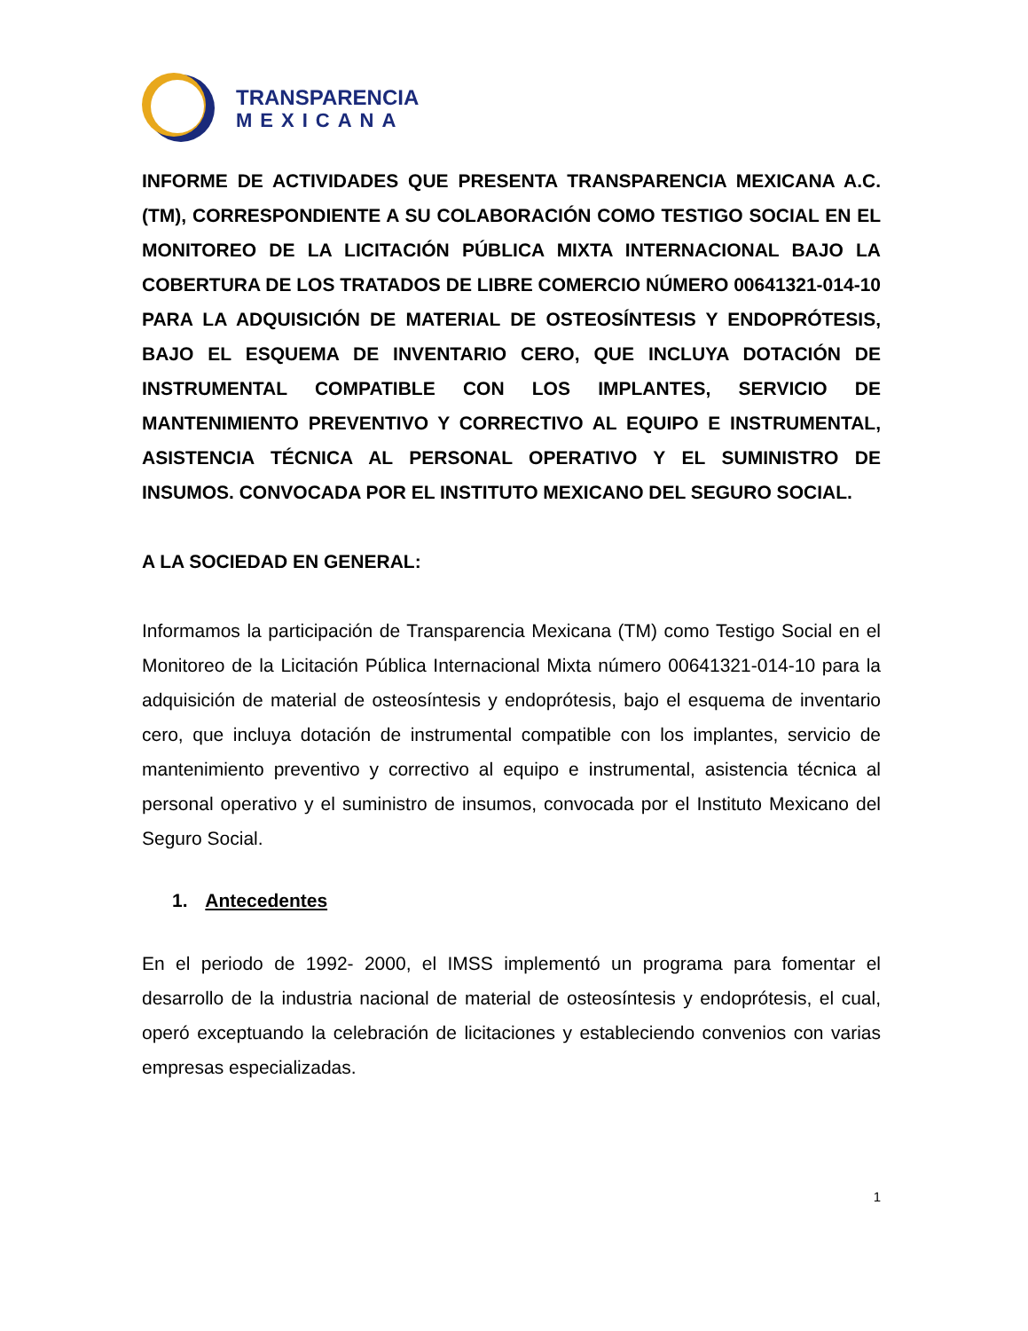TRANSPARENCIA
MEXICANA
INFORME DE ACTIVIDADES QUE PRESENTA TRANSPARENCIA MEXICANA A.C. (TM), CORRESPONDIENTE A SU COLABORACIÓN COMO TESTIGO SOCIAL EN EL MONITOREO DE LA LICITACIÓN PÚBLICA MIXTA INTERNACIONAL BAJO LA COBERTURA DE LOS TRATADOS DE LIBRE COMERCIO NÚMERO 00641321-014-10 PARA LA ADQUISICIÓN DE MATERIAL DE OSTEOSÍNTESIS Y ENDOPRÓTESIS, BAJO EL ESQUEMA DE INVENTARIO CERO, QUE INCLUYA DOTACIÓN DE INSTRUMENTAL COMPATIBLE CON LOS IMPLANTES, SERVICIO DE MANTENIMIENTO PREVENTIVO Y CORRECTIVO AL EQUIPO E INSTRUMENTAL, ASISTENCIA TÉCNICA AL PERSONAL OPERATIVO Y EL SUMINISTRO DE INSUMOS. CONVOCADA POR EL INSTITUTO MEXICANO DEL SEGURO SOCIAL.
A LA SOCIEDAD EN GENERAL:
Informamos la participación de Transparencia Mexicana (TM) como Testigo Social en el Monitoreo de la Licitación Pública Internacional Mixta número 00641321-014-10 para la adquisición de material de osteosíntesis y endoprótesis, bajo el esquema de inventario cero, que incluya dotación de instrumental compatible con los implantes, servicio de mantenimiento preventivo y correctivo al equipo e instrumental, asistencia técnica al personal operativo y el suministro de insumos, convocada por el Instituto Mexicano del Seguro Social.
1. Antecedentes
En el periodo de 1992- 2000, el IMSS implementó un programa para fomentar el desarrollo de la industria nacional de material de osteosíntesis y endoprótesis, el cual, operó exceptuando la celebración de licitaciones y estableciendo convenios con varias empresas especializadas.
1